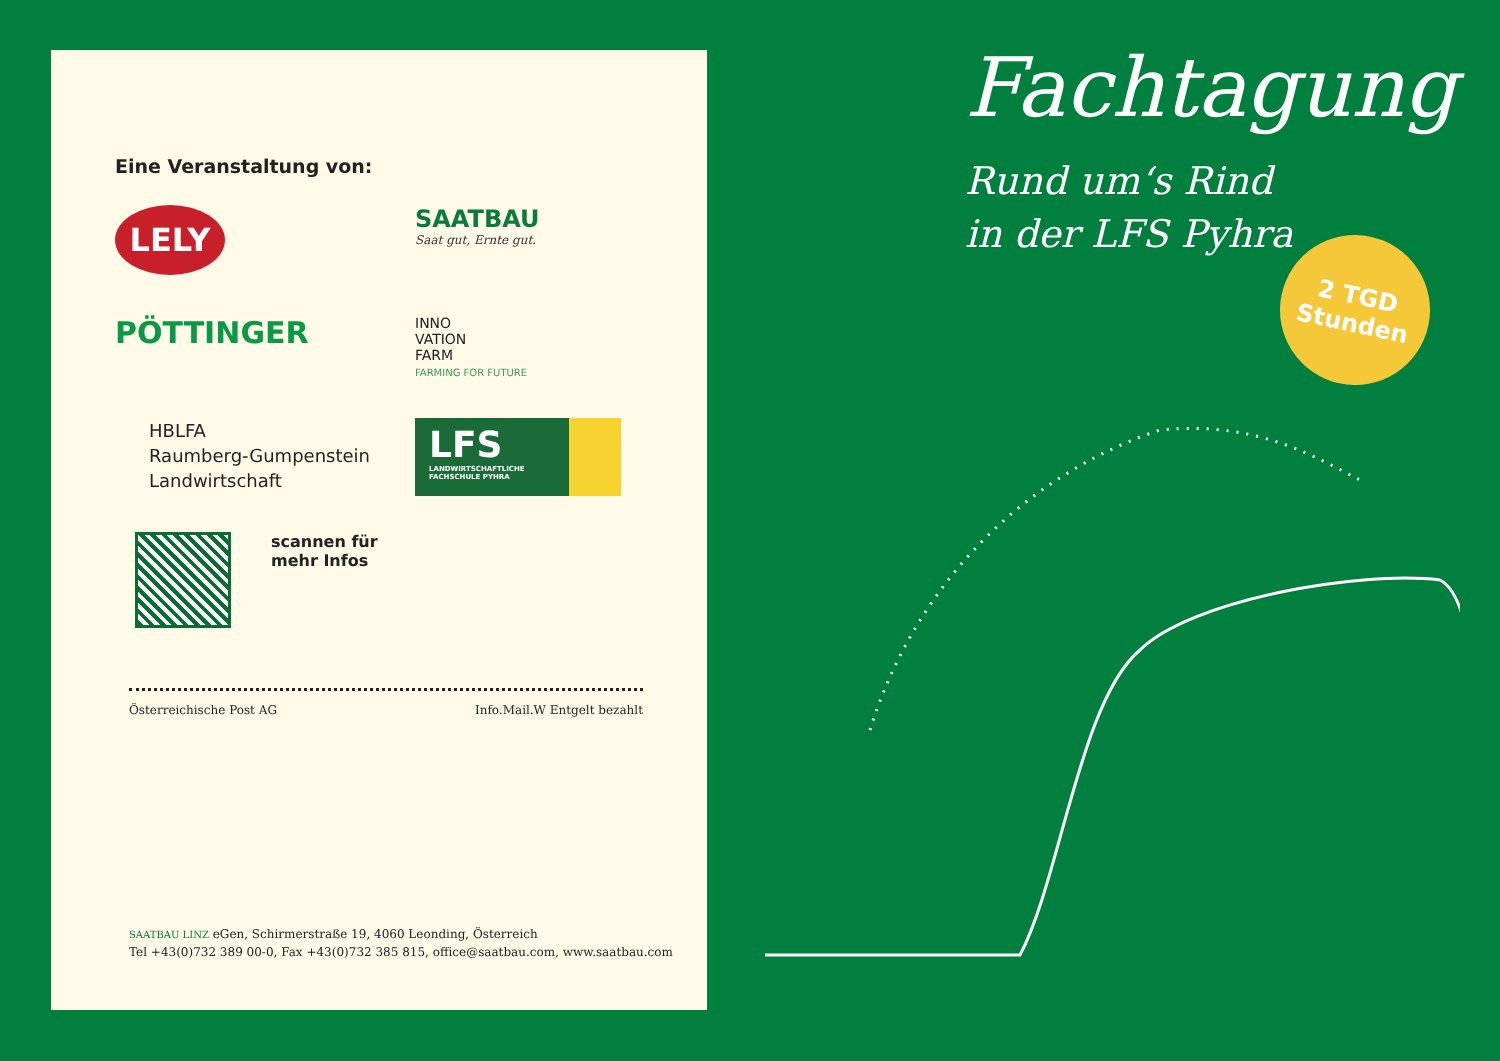Eine Veranstaltung von:
LELY
SAATBAU
Saat gut, Ernte gut.
PÖTTINGER
INNO
VATION
FARM
FARMING FOR FUTURE
HBLFA
Raumberg-Gumpenstein
Landwirtschaft
LFS
LANDWIRTSCHAFTLICHE
FACHSCHULE PYHRA
scannen für
mehr Infos
Österreichische Post AG Info.Mail.W Entgelt bezahlt
SAATBAU LINZ eGen, Schirmerstraße 19, 4060 Leonding, Österreich
Tel +43(0)732 389 00-0, Fax +43(0)732 385 815, office@saatbau.com, www.saatbau.com
Fachtagung
Rund um‘s Rind
in der LFS Pyhra
2 TGD
Stunden